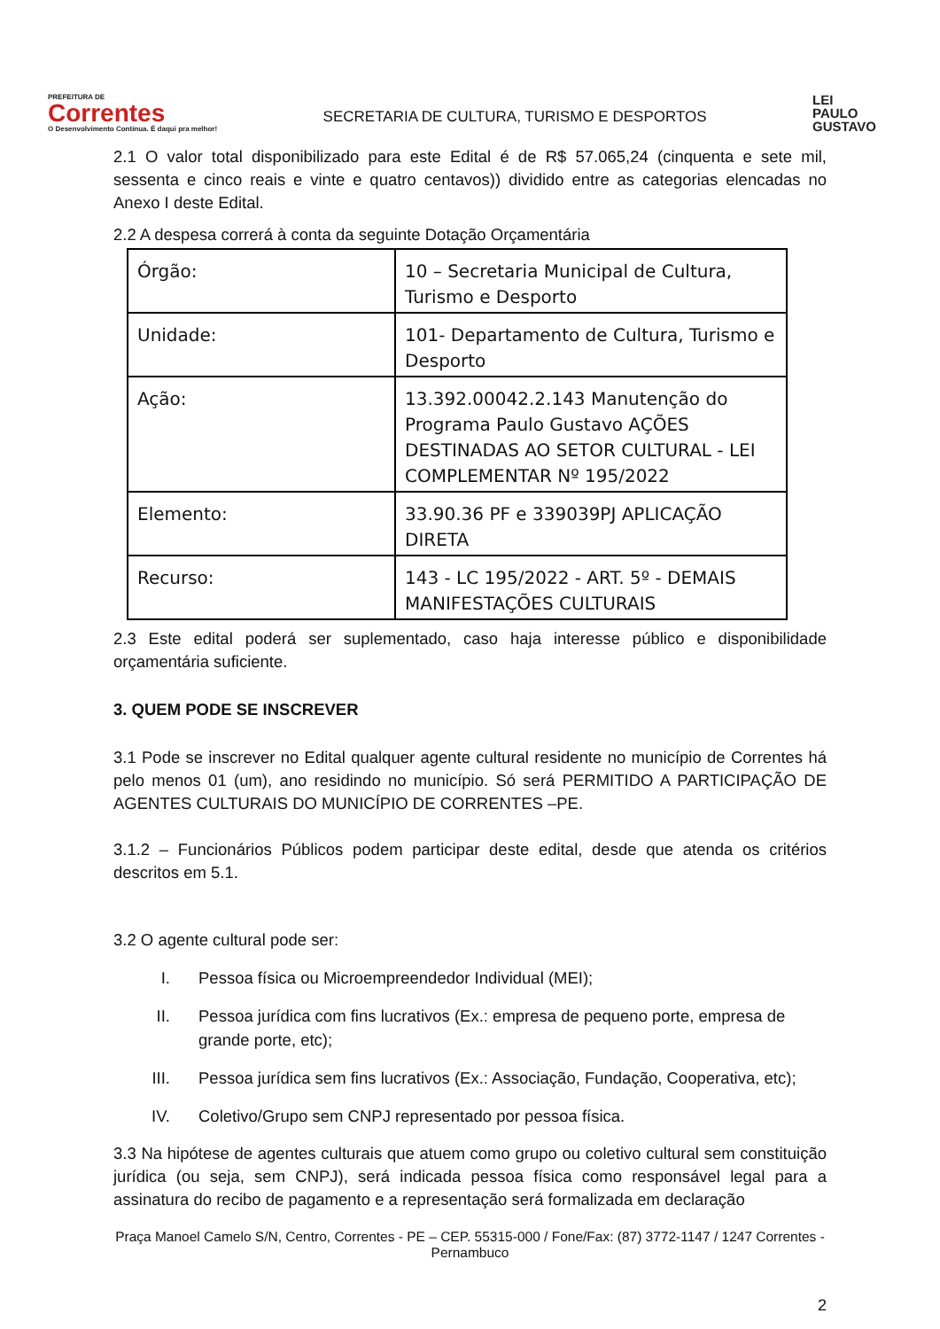PREFEITURA DE
Correntes
O Desenvolvimento Continua. É daqui pra melhor!
SECRETARIA DE CULTURA, TURISMO E DESPORTOS
LEI
PAULO
GUSTAVO
2.1 O valor total disponibilizado para este Edital é de R$ 57.065,24 (cinquenta e sete mil, sessenta e cinco reais e vinte e quatro centavos)) dividido entre as categorias elencadas no Anexo I deste Edital.
2.2 A despesa correrá à conta da seguinte Dotação Orçamentária
| Órgão: | 10 – Secretaria Municipal de Cultura, Turismo e Desporto |
| Unidade: | 101- Departamento de Cultura, Turismo e Desporto |
| Ação: | 13.392.00042.2.143 Manutenção do Programa Paulo Gustavo AÇÕES DESTINADAS AO SETOR CULTURAL - LEI COMPLEMENTAR Nº 195/2022 |
| Elemento: | 33.90.36 PF e 339039PJ APLICAÇÃO DIRETA |
| Recurso: | 143 - LC 195/2022 - ART. 5º - DEMAIS MANIFESTAÇÕES CULTURAIS |
2.3 Este edital poderá ser suplementado, caso haja interesse público e disponibilidade orçamentária suficiente.
3. QUEM PODE SE INSCREVER
3.1 Pode se inscrever no Edital qualquer agente cultural residente no município de Correntes há pelo menos 01 (um), ano residindo no município. Só será PERMITIDO A PARTICIPAÇÃO DE AGENTES CULTURAIS DO MUNICÍPIO DE CORRENTES –PE.
3.1.2 – Funcionários Públicos podem participar deste edital, desde que atenda os critérios descritos em 5.1.
3.2 O agente cultural pode ser:
I. Pessoa física ou Microempreendedor Individual (MEI);
II. Pessoa jurídica com fins lucrativos (Ex.: empresa de pequeno porte, empresa de grande porte, etc);
III. Pessoa jurídica sem fins lucrativos (Ex.: Associação, Fundação, Cooperativa, etc);
IV. Coletivo/Grupo sem CNPJ representado por pessoa física.
3.3 Na hipótese de agentes culturais que atuem como grupo ou coletivo cultural sem constituição jurídica (ou seja, sem CNPJ), será indicada pessoa física como responsável legal para a assinatura do recibo de pagamento e a representação será formalizada em declaração
Praça Manoel Camelo S/N, Centro, Correntes - PE – CEP. 55315-000 / Fone/Fax: (87) 3772-1147 / 1247 Correntes - Pernambuco
2